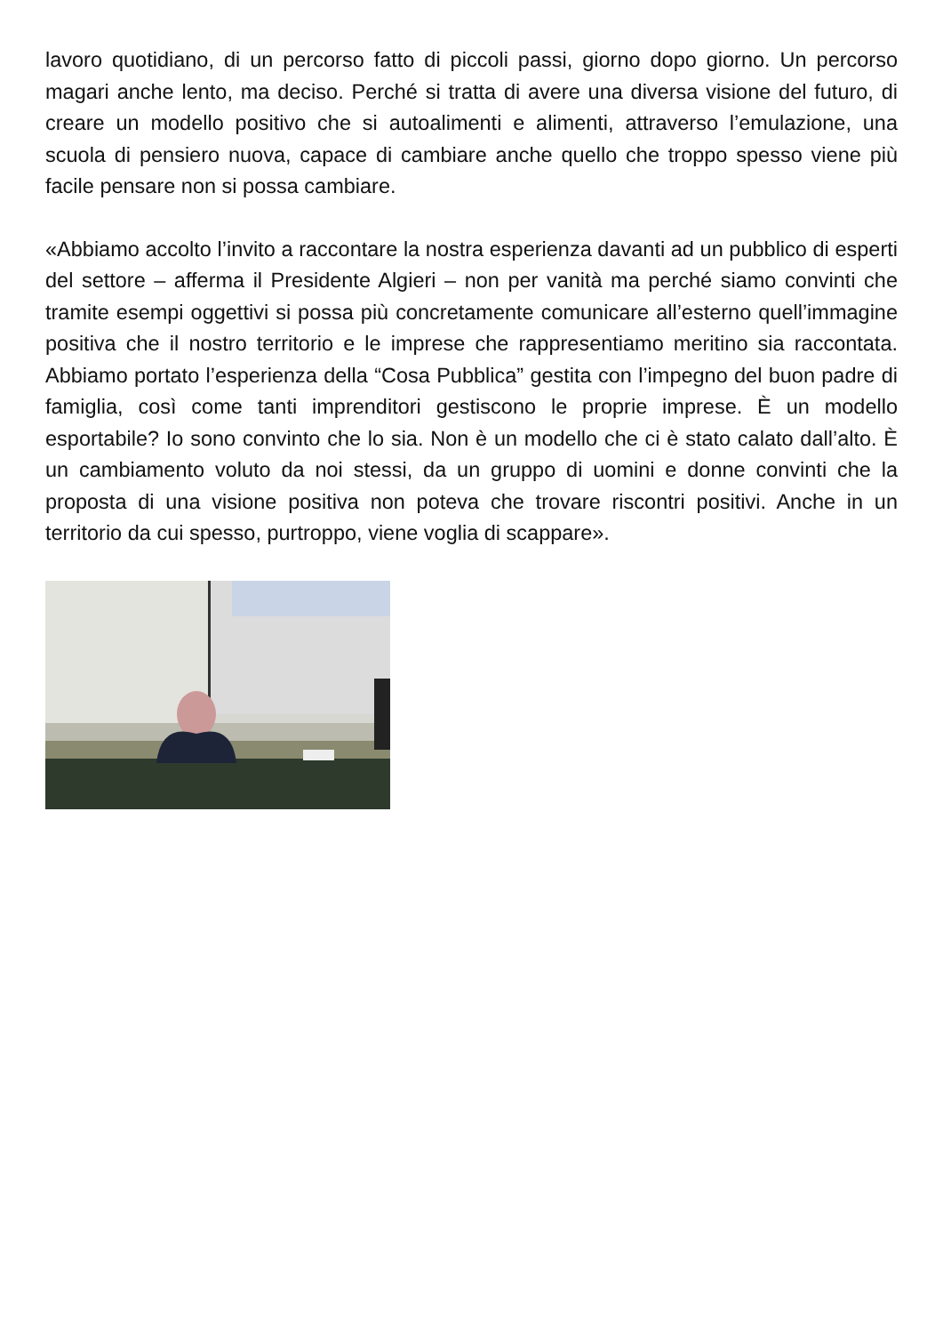lavoro quotidiano, di un percorso fatto di piccoli passi, giorno dopo giorno. Un percorso magari anche lento, ma deciso. Perché si tratta di avere una diversa visione del futuro, di creare un modello positivo che si autoalimenti e alimenti, attraverso l’emulazione, una scuola di pensiero nuova, capace di cambiare anche quello che troppo spesso viene più facile pensare non si possa cambiare.
«Abbiamo accolto l’invito a raccontare la nostra esperienza davanti ad un pubblico di esperti del settore – afferma il Presidente Algieri – non per vanità ma perché siamo convinti che tramite esempi oggettivi si possa più concretamente comunicare all’esterno quell’immagine positiva che il nostro territorio e le imprese che rappresentiamo meritino sia raccontata. Abbiamo portato l’esperienza della “Cosa Pubblica” gestita con l’impegno del buon padre di famiglia, così come tanti imprenditori gestiscono le proprie imprese. È un modello esportabile? Io sono convinto che lo sia. Non è un modello che ci è stato calato dall’alto. È un cambiamento voluto da noi stessi, da un gruppo di uomini e donne convinti che la proposta di una visione positiva non poteva che trovare riscontri positivi. Anche in un territorio da cui spesso, purtroppo, viene voglia di scappare».